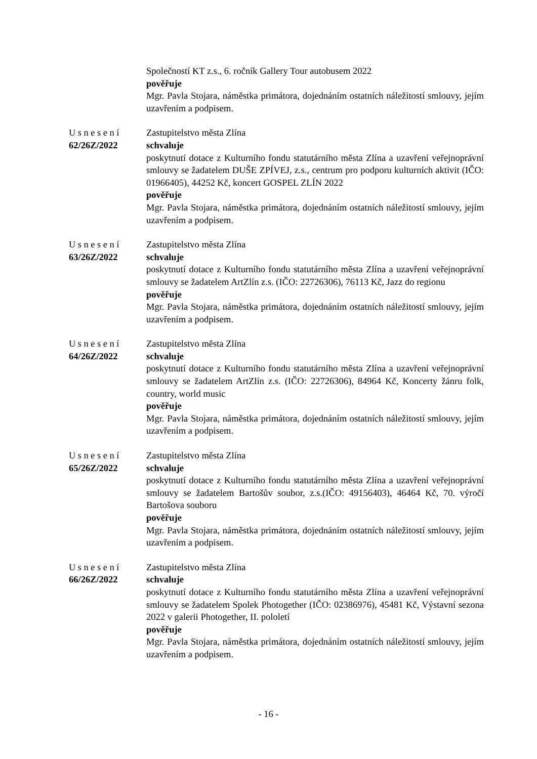Společností KT z.s., 6. ročník Gallery Tour autobusem 2022
pověřuje
Mgr. Pavla Stojara, náměstka primátora, dojednáním ostatních náležitostí smlouvy, jejím uzavřením a podpisem.
Usnesení
62/26Z/2022
Zastupitelstvo města Zlína
schvaluje
poskytnutí dotace z Kulturního fondu statutárního města Zlína a uzavření veřejnoprávní smlouvy se žadatelem DUŠE ZPÍVEJ, z.s., centrum pro podporu kulturních aktivit (IČO: 01966405), 44252 Kč, koncert GOSPEL ZLÍN 2022
pověřuje
Mgr. Pavla Stojara, náměstka primátora, dojednáním ostatních náležitostí smlouvy, jejím uzavřením a podpisem.
Usnesení
63/26Z/2022
Zastupitelstvo města Zlína
schvaluje
poskytnutí dotace z Kulturního fondu statutárního města Zlína a uzavření veřejnoprávní smlouvy se žadatelem ArtZlín z.s. (IČO: 22726306), 76113 Kč, Jazz do regionu
pověřuje
Mgr. Pavla Stojara, náměstka primátora, dojednáním ostatních náležitostí smlouvy, jejím uzavřením a podpisem.
Usnesení
64/26Z/2022
Zastupitelstvo města Zlína
schvaluje
poskytnutí dotace z Kulturního fondu statutárního města Zlína a uzavření veřejnoprávní smlouvy se žadatelem ArtZlín z.s. (IČO: 22726306), 84964 Kč, Koncerty žánru folk, country, world music
pověřuje
Mgr. Pavla Stojara, náměstka primátora, dojednáním ostatních náležitostí smlouvy, jejím uzavřením a podpisem.
Usnesení
65/26Z/2022
Zastupitelstvo města Zlína
schvaluje
poskytnutí dotace z Kulturního fondu statutárního města Zlína a uzavření veřejnoprávní smlouvy se žadatelem Bartošův soubor, z.s.(IČO: 49156403), 46464 Kč, 70. výročí Bartošova souboru
pověřuje
Mgr. Pavla Stojara, náměstka primátora, dojednáním ostatních náležitostí smlouvy, jejím uzavřením a podpisem.
Usnesení
66/26Z/2022
Zastupitelstvo města Zlína
schvaluje
poskytnutí dotace z Kulturního fondu statutárního města Zlína a uzavření veřejnoprávní smlouvy se žadatelem Spolek Photogether (IČO: 02386976), 45481 Kč, Výstavní sezona 2022 v galerii Photogether, II. pololetí
pověřuje
Mgr. Pavla Stojara, náměstka primátora, dojednáním ostatních náležitostí smlouvy, jejím uzavřením a podpisem.
- 16 -